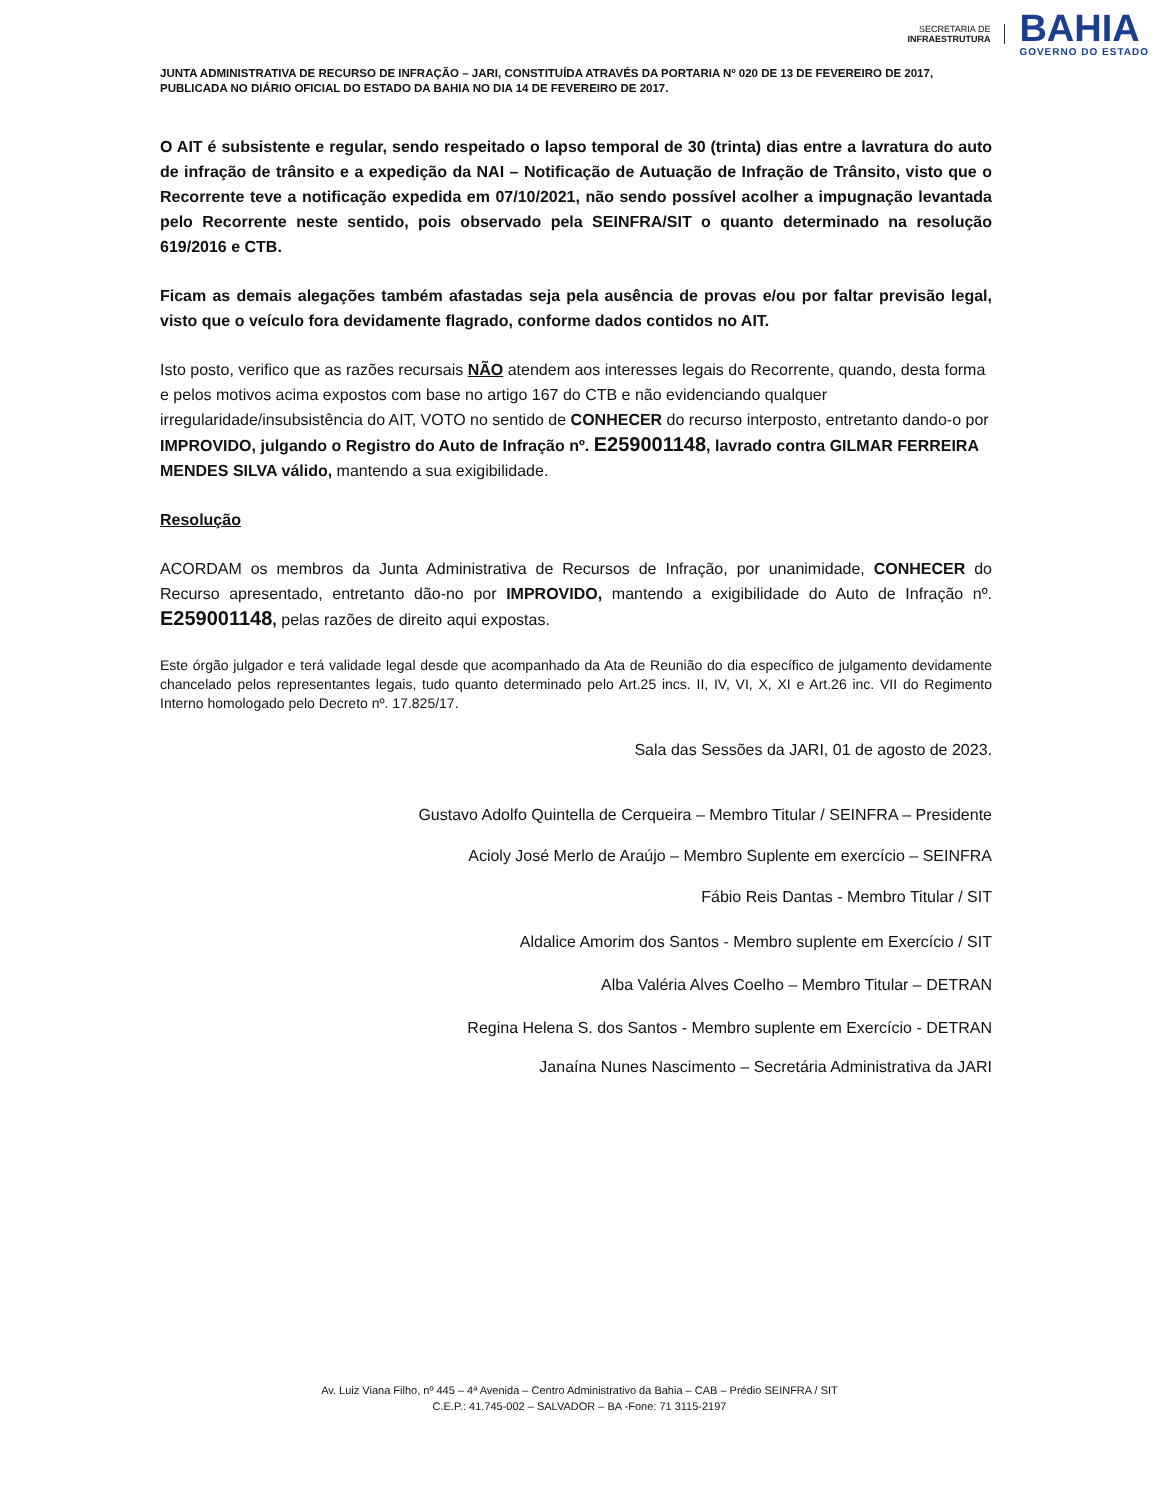SECRETARIA DE
INFRAESTRUTURA
BAHIA
GOVERNO DO ESTADO
JUNTA ADMINISTRATIVA DE RECURSO DE INFRAÇÃO – JARI, CONSTITUÍDA ATRAVÉS DA PORTARIA Nº 020 DE 13 DE FEVEREIRO DE 2017, PUBLICADA NO DIÁRIO OFICIAL DO ESTADO DA BAHIA NO DIA 14 DE FEVEREIRO DE 2017.
O AIT é subsistente e regular, sendo respeitado o lapso temporal de 30 (trinta) dias entre a lavratura do auto de infração de trânsito e a expedição da NAI – Notificação de Autuação de Infração de Trânsito, visto que o Recorrente teve a notificação expedida em 07/10/2021, não sendo possível acolher a impugnação levantada pelo Recorrente neste sentido, pois observado pela SEINFRA/SIT o quanto determinado na resolução 619/2016 e CTB.
Ficam as demais alegações também afastadas seja pela ausência de provas e/ou por faltar previsão legal, visto que o veículo fora devidamente flagrado, conforme dados contidos no AIT.
Isto posto, verifico que as razões recursais NÃO atendem aos interesses legais do Recorrente, quando, desta forma e pelos motivos acima expostos com base no artigo 167 do CTB e não evidenciando qualquer irregularidade/insubsistência do AIT, VOTO no sentido de CONHECER do recurso interposto, entretanto dando-o por IMPROVIDO, julgando o Registro do Auto de Infração nº. E259001148, lavrado contra GILMAR FERREIRA MENDES SILVA válido, mantendo a sua exigibilidade.
Resolução
ACORDAM os membros da Junta Administrativa de Recursos de Infração, por unanimidade, CONHECER do Recurso apresentado, entretanto dão-no por IMPROVIDO, mantendo a exigibilidade do Auto de Infração nº. E259001148, pelas razões de direito aqui expostas.
Este órgão julgador e terá validade legal desde que acompanhado da Ata de Reunião do dia específico de julgamento devidamente chancelado pelos representantes legais, tudo quanto determinado pelo Art.25 incs. II, IV, VI, X, XI e Art.26 inc. VII do Regimento Interno homologado pelo Decreto nº. 17.825/17.
Sala das Sessões da JARI, 01 de agosto de 2023.
Gustavo Adolfo Quintella de Cerqueira – Membro Titular / SEINFRA – Presidente
Acioly José Merlo de Araújo – Membro Suplente em exercício – SEINFRA
Fábio Reis Dantas - Membro Titular / SIT
Aldalice Amorim dos Santos - Membro suplente em Exercício / SIT
Alba Valéria Alves Coelho – Membro Titular – DETRAN
Regina Helena S. dos Santos - Membro suplente em Exercício - DETRAN
Janaína Nunes Nascimento – Secretária Administrativa da JARI
Av. Luiz Viana Filho, nº 445 – 4ª Avenida – Centro Administrativo da Bahia – CAB – Prédio SEINFRA / SIT
C.E.P.: 41.745-002 – SALVADOR – BA -Fone: 71 3115-2197